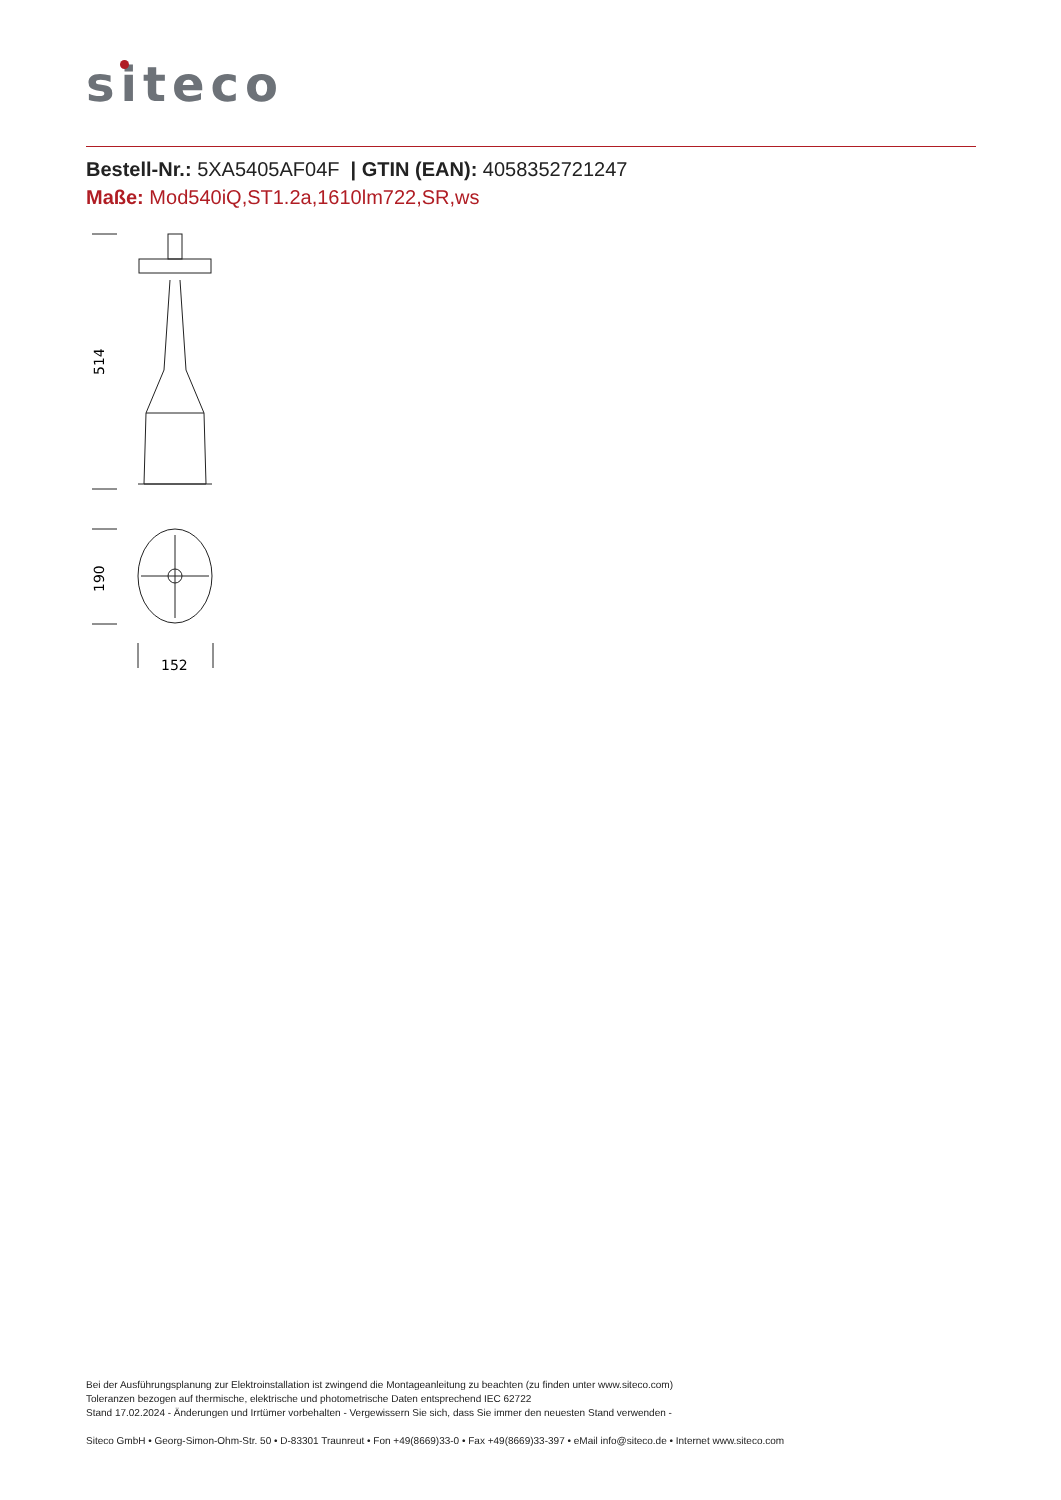siteco
Bestell-Nr.: 5XA5405AF04F | GTIN (EAN): 4058352721247
Maße: Mod540iQ,ST1.2a,1610lm722,SR,ws
514
190
152
Bei der Ausführungsplanung zur Elektroinstallation ist zwingend die Montageanleitung zu beachten (zu finden unter www.siteco.com)
Toleranzen bezogen auf thermische, elektrische und photometrische Daten entsprechend IEC 62722
Stand 17.02.2024 - Änderungen und Irrtümer vorbehalten - Vergewissern Sie sich, dass Sie immer den neuesten Stand verwenden -
Siteco GmbH • Georg-Simon-Ohm-Str. 50 • D-83301 Traunreut • Fon +49(8669)33-0 • Fax +49(8669)33-397 • eMail info@siteco.de • Internet www.siteco.com